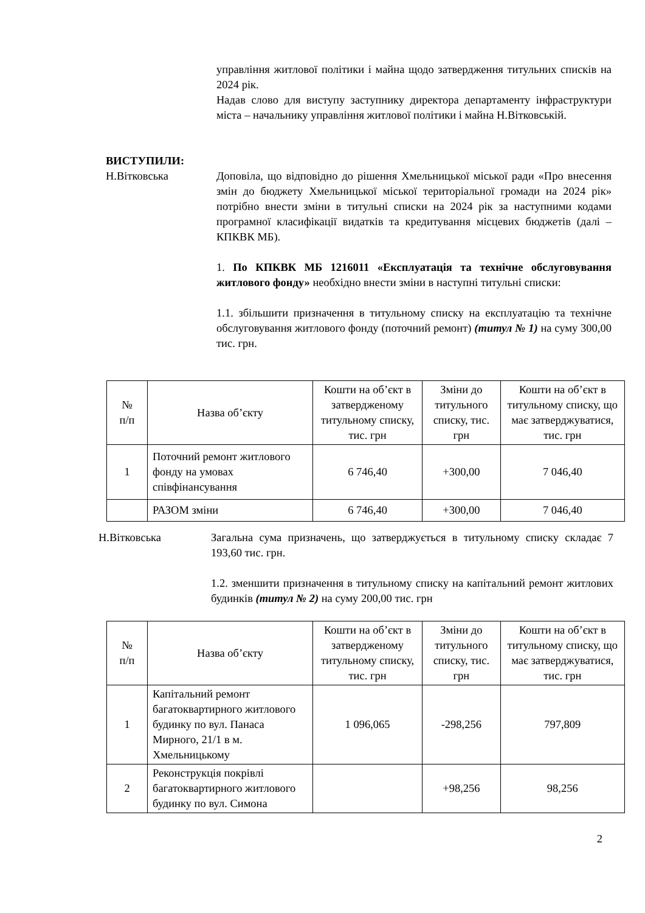управління житлової політики і майна щодо затвердження титульних списків на 2024 рік.
Надав слово для виступу заступнику директора департаменту інфраструктури міста – начальнику управління житлової політики і майна Н.Вітковській.
ВИСТУПИЛИ:
Н.Вітковська Доповіла, що відповідно до рішення Хмельницької міської ради «Про внесення змін до бюджету Хмельницької міської територіальної громади на 2024 рік» потрібно внести зміни в титульні списки на 2024 рік за наступними кодами програмної класифікації видатків та кредитування місцевих бюджетів (далі – КПКВК МБ).
1. По КПКВК МБ 1216011 «Експлуатація та технічне обслуговування житлового фонду» необхідно внести зміни в наступні титульні списки:
1.1. збільшити призначення в титульному списку на експлуатацію та технічне обслуговування житлового фонду (поточний ремонт) (титул № 1) на суму 300,00 тис. грн.
| № п/п | Назва об’єкту | Кошти на об’єкт в затвердженому титульному списку, тис. грн | Зміни до титульного списку, тис. грн | Кошти на об’єкт в титульному списку, що має затверджуватися, тис. грн |
| --- | --- | --- | --- | --- |
| 1 | Поточний ремонт житлового фонду на умовах співфінансування | 6 746,40 | +300,00 | 7 046,40 |
| | РАЗОМ зміни | 6 746,40 | +300,00 | 7 046,40 |
Н.Вітковська Загальна сума призначень, що затверджується в титульному списку складає 7 193,60 тис. грн.
1.2. зменшити призначення в титульному списку на капітальний ремонт житлових будинків (титул № 2) на суму 200,00 тис. грн
| № п/п | Назва об’єкту | Кошти на об’єкт в затвердженому титульному списку, тис. грн | Зміни до титульного списку, тис. грн | Кошти на об’єкт в титульному списку, що має затверджуватися, тис. грн |
| --- | --- | --- | --- | --- |
| 1 | Капітальний ремонт багатоквартирного житлового будинку по вул. Панаса Мирного, 21/1 в м. Хмельницькому | 1 096,065 | -298,256 | 797,809 |
| 2 | Реконструкція покрівлі багатоквартирного житлового будинку по вул. Симона | | +98,256 | 98,256 |
2